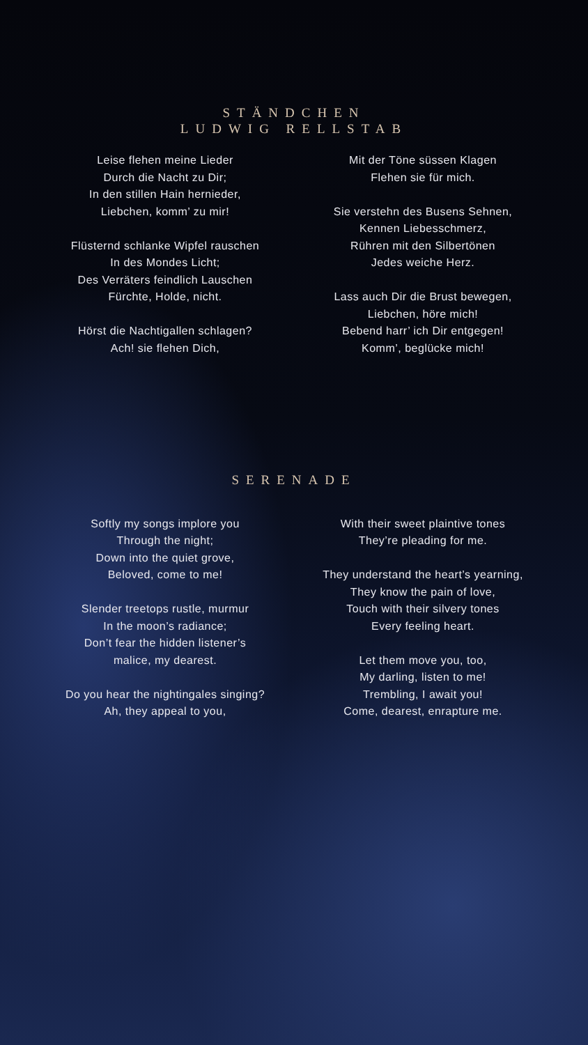STÄNDCHEN
LUDWIG RELLSTAB
Leise flehen meine Lieder
Durch die Nacht zu Dir;
In den stillen Hain hernieder,
Liebchen, komm’ zu mir!
Flüsternd schlanke Wipfel rauschen
In des Mondes Licht;
Des Verräters feindlich Lauschen
Fürchte, Holde, nicht.
Hörst die Nachtigallen schlagen?
Ach! sie flehen Dich,
Mit der Töne süssen Klagen
Flehen sie für mich.
Sie verstehn des Busens Sehnen,
Kennen Liebesschmerz,
Rühren mit den Silbertönen
Jedes weiche Herz.
Lass auch Dir die Brust bewegen,
Liebchen, höre mich!
Bebend harr’ ich Dir entgegen!
Komm’, beglücke mich!
SERENADE
Softly my songs implore you
Through the night;
Down into the quiet grove,
Beloved, come to me!
Slender treetops rustle, murmur
In the moon’s radiance;
Don’t fear the hidden listener’s
malice, my dearest.
Do you hear the nightingales singing?
Ah, they appeal to you,
With their sweet plaintive tones
They’re pleading for me.
They understand the heart’s yearning,
They know the pain of love,
Touch with their silvery tones
Every feeling heart.
Let them move you, too,
My darling, listen to me!
Trembling, I await you!
Come, dearest, enrapture me.